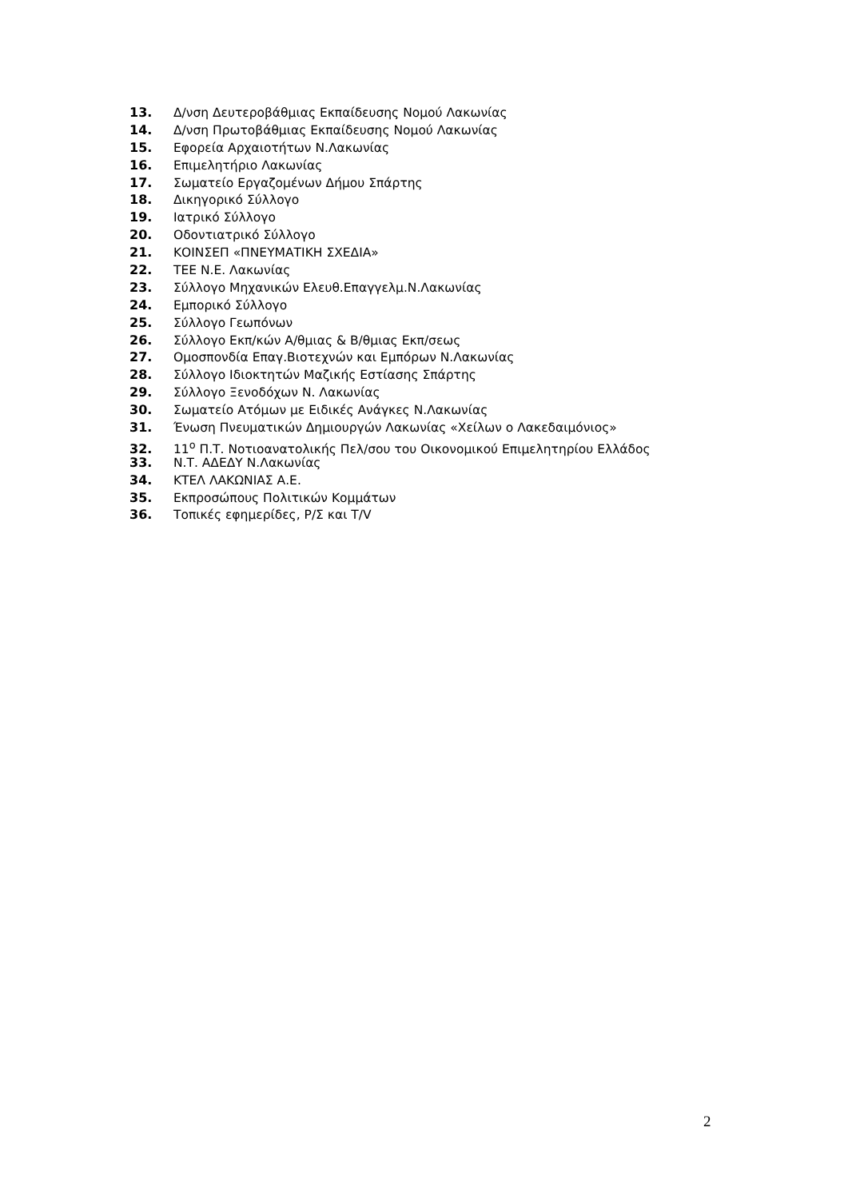13. Δ/νση Δευτεροβάθμιας Εκπαίδευσης Νομού Λακωνίας
14. Δ/νση Πρωτοβάθμιας Εκπαίδευσης Νομού Λακωνίας
15. Εφορεία Αρχαιοτήτων Ν.Λακωνίας
16. Επιμελητήριο Λακωνίας
17. Σωματείο Εργαζομένων Δήμου Σπάρτης
18. Δικηγορικό Σύλλογο
19. Ιατρικό Σύλλογο
20. Οδοντιατρικό Σύλλογο
21. ΚΟΙΝΣΕΠ «ΠΝΕΥΜΑΤΙΚΗ ΣΧΕΔΙΑ»
22. ΤΕΕ Ν.Ε. Λακωνίας
23. Σύλλογο Μηχανικών Ελευθ.Επαγγελμ.Ν.Λακωνίας
24. Εμπορικό Σύλλογο
25. Σύλλογο Γεωπόνων
26. Σύλλογο Εκπ/κών Α/θμιας & Β/θμιας Εκπ/σεως
27. Ομοσπονδία Επαγ.Βιοτεχνών και Εμπόρων Ν.Λακωνίας
28. Σύλλογο Ιδιοκτητών Μαζικής Εστίασης Σπάρτης
29. Σύλλογο Ξενοδόχων Ν. Λακωνίας
30. Σωματείο Ατόμων με Ειδικές Ανάγκες Ν.Λακωνίας
31. Ένωση Πνευματικών Δημιουργών Λακωνίας «Χείλων ο Λακεδαιμόνιος»
32. 11<sup>ο</sup> Π.Τ. Νοτιοανατολικής Πελ/σου του Οικονομικού Επιμελητηρίου Ελλάδος
33. Ν.Τ. ΑΔΕΔΥ Ν.Λακωνίας
34. ΚΤΕΛ ΛΑΚΩΝΙΑΣ Α.Ε.
35. Εκπροσώπους Πολιτικών Κομμάτων
36. Τοπικές εφημερίδες, Ρ/Σ και Τ/V
2